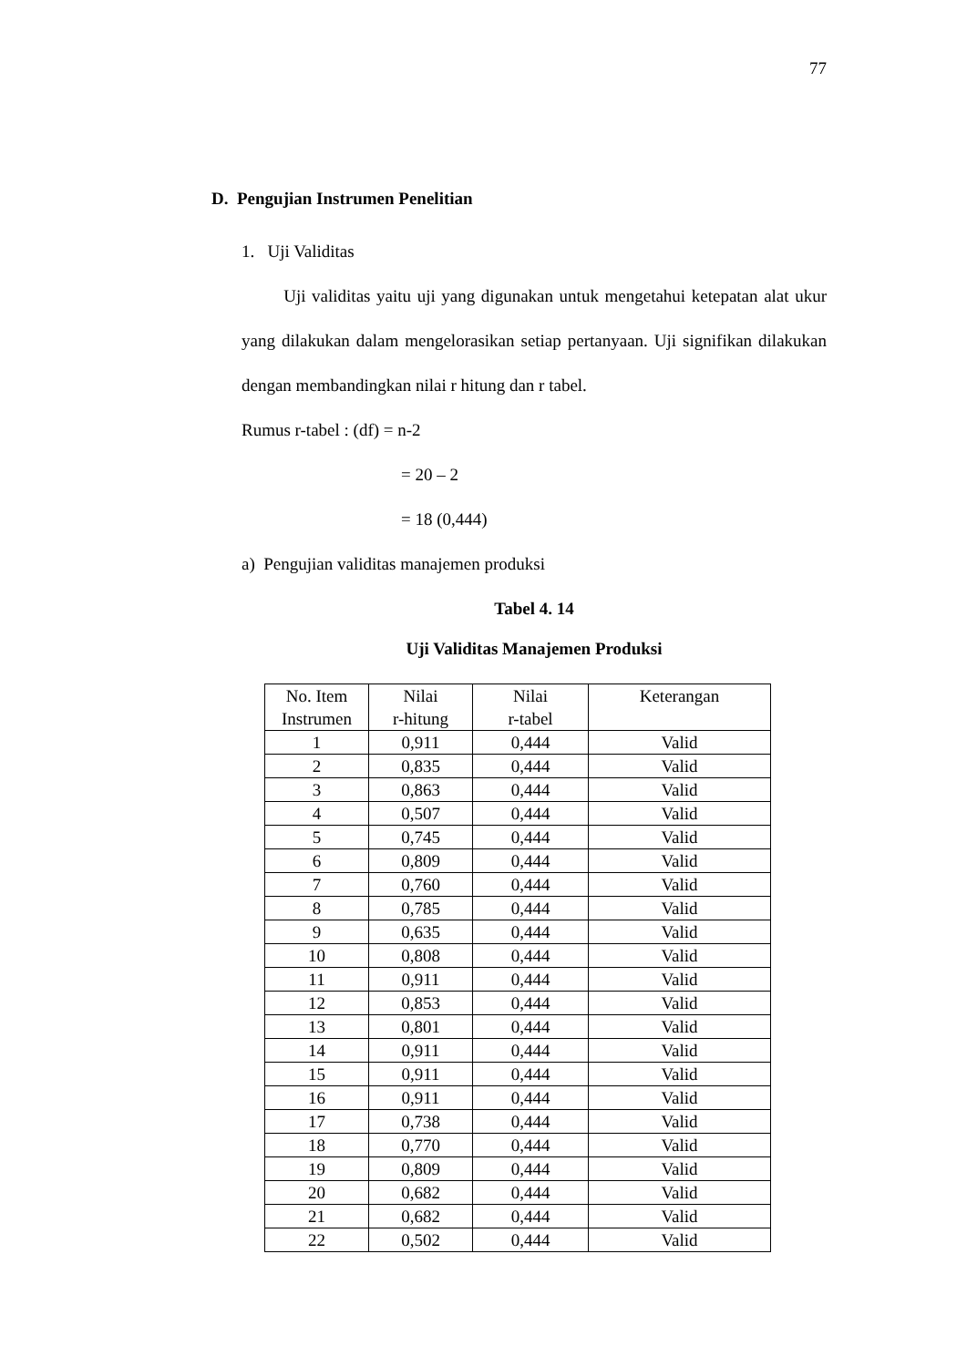77
D. Pengujian Instrumen Penelitian
1. Uji Validitas
Uji validitas yaitu uji yang digunakan untuk mengetahui ketepatan alat ukur yang dilakukan dalam mengelorasikan setiap pertanyaan. Uji signifikan dilakukan dengan membandingkan nilai r hitung dan r tabel.
Rumus r-tabel : (df) = n-2
= 20 – 2
= 18 (0,444)
a) Pengujian validitas manajemen produksi
Tabel 4. 14
Uji Validitas Manajemen Produksi
| No. Item Instrumen | Nilai r-hitung | Nilai r-tabel | Keterangan |
| --- | --- | --- | --- |
| 1 | 0,911 | 0,444 | Valid |
| 2 | 0,835 | 0,444 | Valid |
| 3 | 0,863 | 0,444 | Valid |
| 4 | 0,507 | 0,444 | Valid |
| 5 | 0,745 | 0,444 | Valid |
| 6 | 0,809 | 0,444 | Valid |
| 7 | 0,760 | 0,444 | Valid |
| 8 | 0,785 | 0,444 | Valid |
| 9 | 0,635 | 0,444 | Valid |
| 10 | 0,808 | 0,444 | Valid |
| 11 | 0,911 | 0,444 | Valid |
| 12 | 0,853 | 0,444 | Valid |
| 13 | 0,801 | 0,444 | Valid |
| 14 | 0,911 | 0,444 | Valid |
| 15 | 0,911 | 0,444 | Valid |
| 16 | 0,911 | 0,444 | Valid |
| 17 | 0,738 | 0,444 | Valid |
| 18 | 0,770 | 0,444 | Valid |
| 19 | 0,809 | 0,444 | Valid |
| 20 | 0,682 | 0,444 | Valid |
| 21 | 0,682 | 0,444 | Valid |
| 22 | 0,502 | 0,444 | Valid |